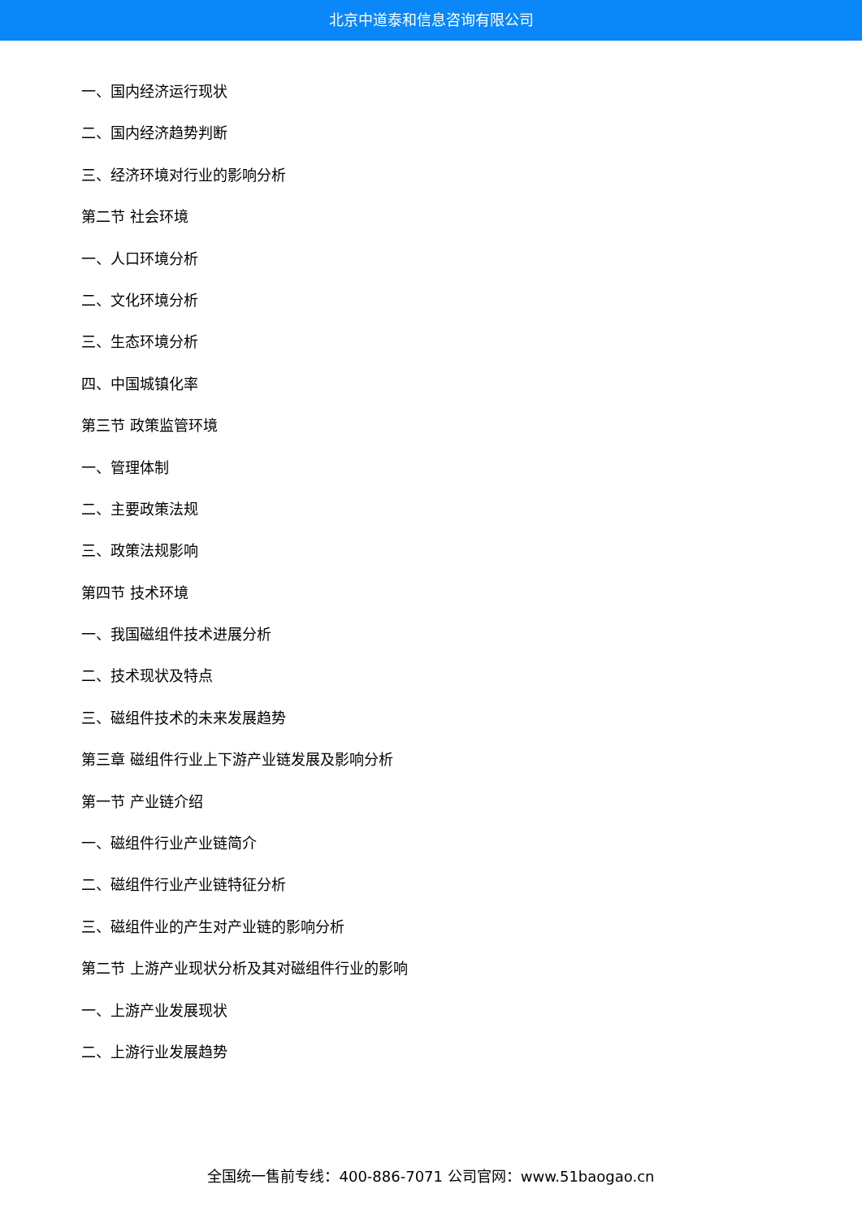北京中道泰和信息咨询有限公司
一、国内经济运行现状
二、国内经济趋势判断
三、经济环境对行业的影响分析
第二节 社会环境
一、人口环境分析
二、文化环境分析
三、生态环境分析
四、中国城镇化率
第三节 政策监管环境
一、管理体制
二、主要政策法规
三、政策法规影响
第四节 技术环境
一、我国磁组件技术进展分析
二、技术现状及特点
三、磁组件技术的未来发展趋势
第三章 磁组件行业上下游产业链发展及影响分析
第一节 产业链介绍
一、磁组件行业产业链简介
二、磁组件行业产业链特征分析
三、磁组件业的产生对产业链的影响分析
第二节 上游产业现状分析及其对磁组件行业的影响
一、上游产业发展现状
二、上游行业发展趋势
全国统一售前专线：400-886-7071 公司官网：www.51baogao.cn